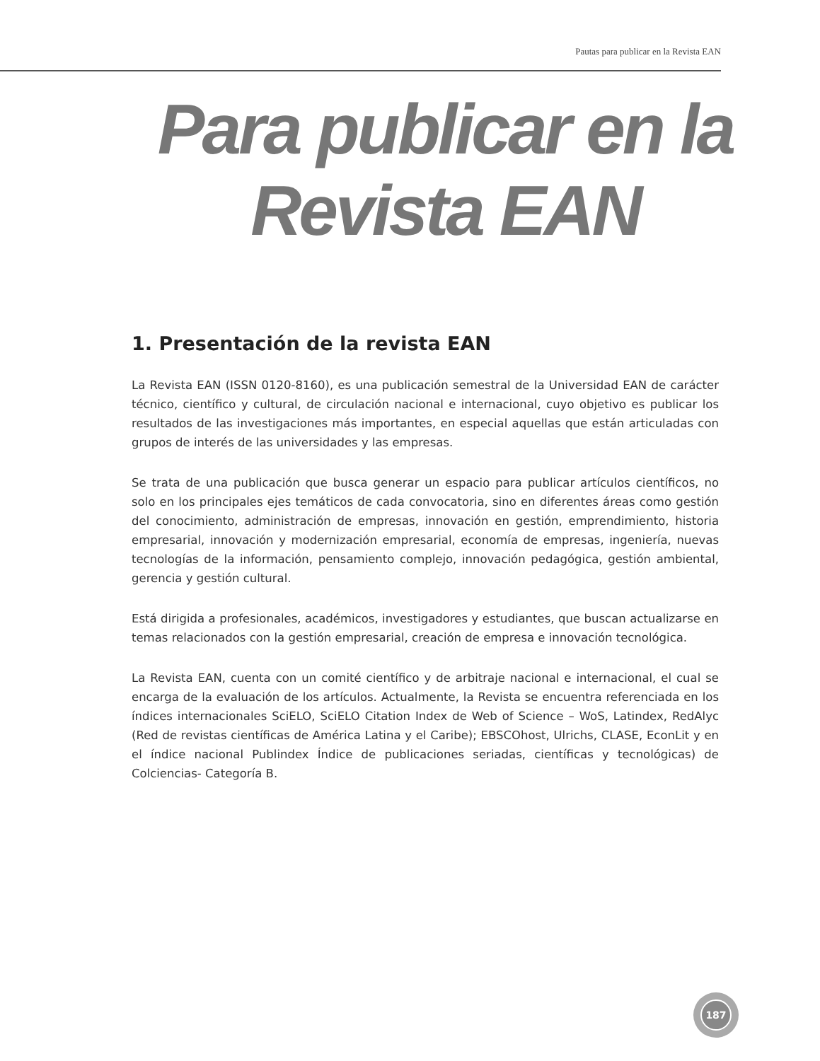Pautas para publicar en la Revista EAN
Para publicar en la
Revista EAN
1. Presentación de la revista EAN
La Revista EAN (ISSN 0120-8160), es una publicación semestral de la Universidad EAN de carácter técnico, científico y cultural, de circulación nacional e internacional, cuyo objetivo es publicar los resultados de las investigaciones más importantes, en especial aquellas que están articuladas con grupos de interés de las universidades y las empresas.
Se trata de una publicación que busca generar un espacio para publicar artículos científicos, no solo en los principales ejes temáticos de cada convocatoria, sino en diferentes áreas como gestión del conocimiento, administración de empresas, innovación en gestión, emprendimiento, historia empresarial, innovación y modernización empresarial, economía de empresas, ingeniería, nuevas tecnologías de la información, pensamiento complejo, innovación pedagógica, gestión ambiental, gerencia y gestión cultural.
Está dirigida a profesionales, académicos, investigadores y estudiantes, que buscan actualizarse en temas relacionados con la gestión empresarial, creación de empresa e innovación tecnológica.
La Revista EAN, cuenta con un comité científico y de arbitraje nacional e internacional, el cual se encarga de la evaluación de los artículos. Actualmente, la Revista se encuentra referenciada en los índices internacionales SciELO, SciELO Citation Index de Web of Science – WoS, Latindex, RedAlyc (Red de revistas científicas de América Latina y el Caribe); EBSCOhost, Ulrichs, CLASE, EconLit y en el índice nacional Publindex Índice de publicaciones seriadas, científicas y tecnológicas) de Colciencias- Categoría B.
187